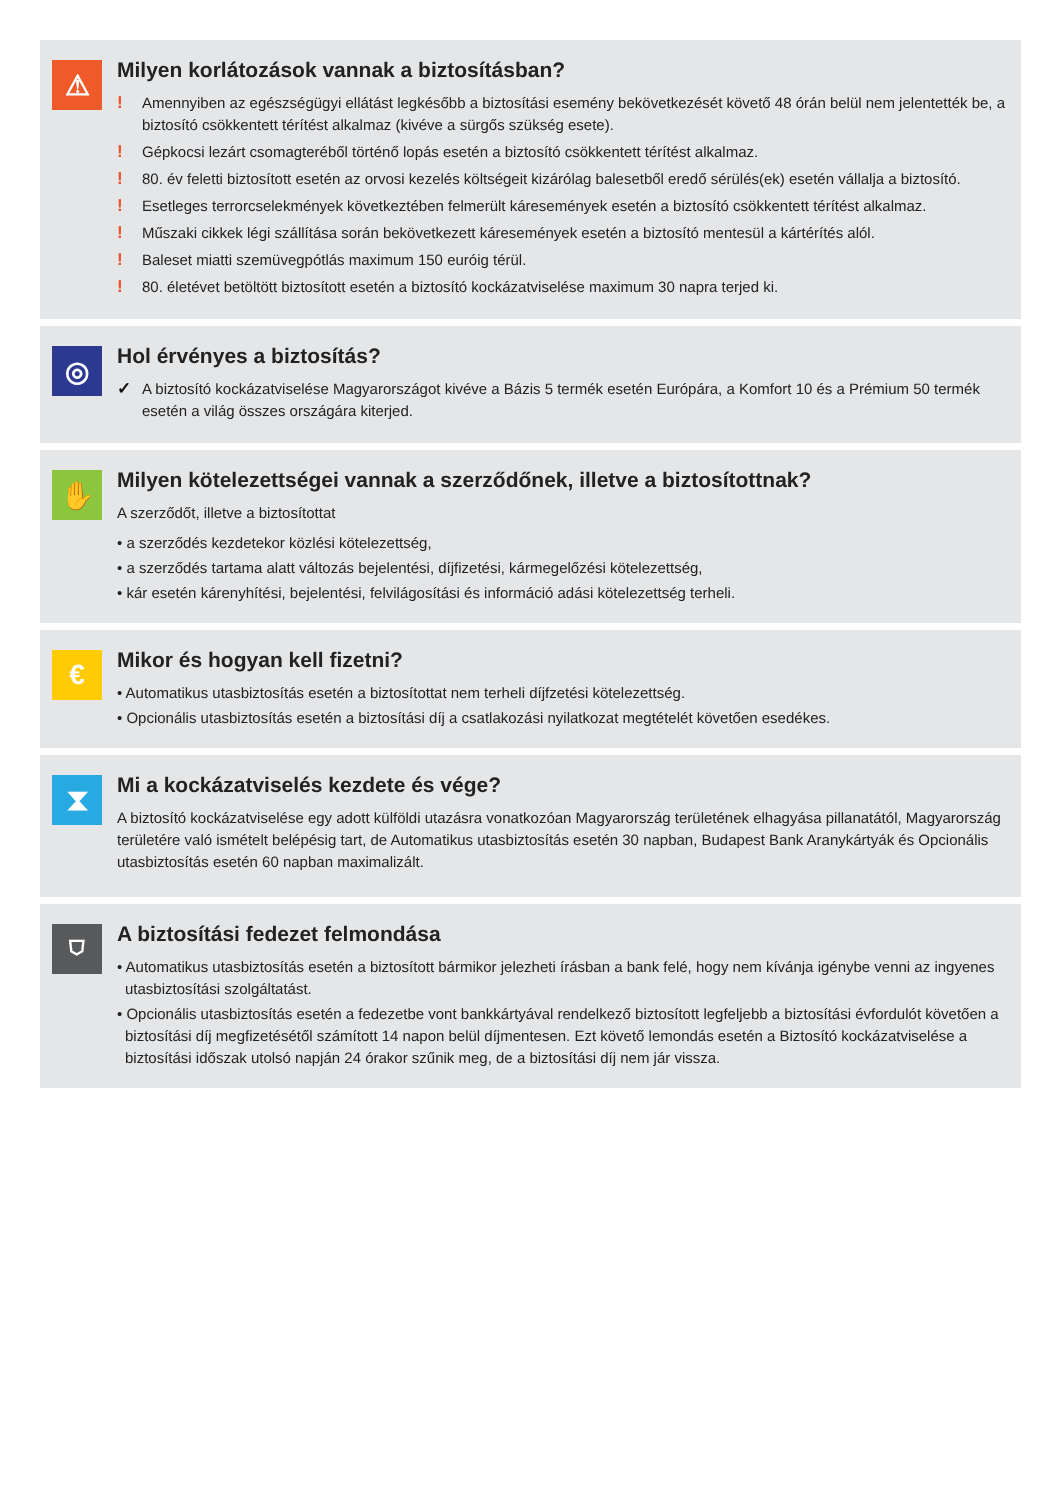⚠
Milyen korlátozások vannak a biztosításban?
! Amennyiben az egészségügyi ellátást legkésőbb a biztosítási esemény bekövetkezését követő 48 órán belül nem jelentették be, a biztosító csökkentett térítést alkalmaz (kivéve a sürgős szükség esete).
! Gépkocsi lezárt csomagteréből történő lopás esetén a biztosító csökkentett térítést alkalmaz.
! 80. év feletti biztosított esetén az orvosi kezelés költségeit kizárólag balesetből eredő sérülés(ek) esetén vállalja a biztosító.
! Esetleges terrorcselekmények következtében felmerült káresemények esetén a biztosító csökkentett térítést alkalmaz.
! Műszaki cikkek légi szállítása során bekövetkezett káresemények esetén a biztosító mentesül a kártérítés alól.
! Baleset miatti szemüvegpótlás maximum 150 euróig térül.
! 80. életévet betöltött biztosított esetén a biztosító kockázatviselése maximum 30 napra terjed ki.
◎
Hol érvényes a biztosítás?
✓ A biztosító kockázatviselése Magyarországot kivéve a Bázis 5 termék esetén Európára, a Komfort 10 és a Prémium 50 termék esetén a világ összes országára kiterjed.
✋
Milyen kötelezettségei vannak a szerződőnek, illetve a biztosítottnak?
A szerződőt, illetve a biztosítottat
• a szerződés kezdetekor közlési kötelezettség,
• a szerződés tartama alatt változás bejelentési, díjfizetési, kármegelőzési kötelezettség,
• kár esetén kárenyhítési, bejelentési, felvilágosítási és információ adási kötelezettség terheli.
€
Mikor és hogyan kell fizetni?
• Automatikus utasbiztosítás esetén a biztosítottat nem terheli díjfzetési kötelezettség.
• Opcionális utasbiztosítás esetén a biztosítási díj a csatlakozási nyilatkozat megtételét követően esedékes.
⧗
Mi a kockázatviselés kezdete és vége?
A biztosító kockázatviselése egy adott külföldi utazásra vonatkozóan Magyarország területének elhagyása pillanatától, Magyarország területére való ismételt belépésig tart, de Automatikus utasbiztosítás esetén 30 napban, Budapest Bank Aranykártyák és Opcionális utasbiztosítás esetén 60 napban maximalizált.
⛉
A biztosítási fedezet felmondása
• Automatikus utasbiztosítás esetén a biztosított bármikor jelezheti írásban a bank felé, hogy nem kívánja igénybe venni az ingyenes utasbiztosítási szolgáltatást.
• Opcionális utasbiztosítás esetén a fedezetbe vont bankkártyával rendelkező biztosított legfeljebb a biztosítási évfordulót követően a biztosítási díj megfizetésétől számított 14 napon belül díjmentesen. Ezt követő lemondás esetén a Biztosító kockázatviselése a biztosítási időszak utolsó napján 24 órakor szűnik meg, de a biztosítási díj nem jár vissza.